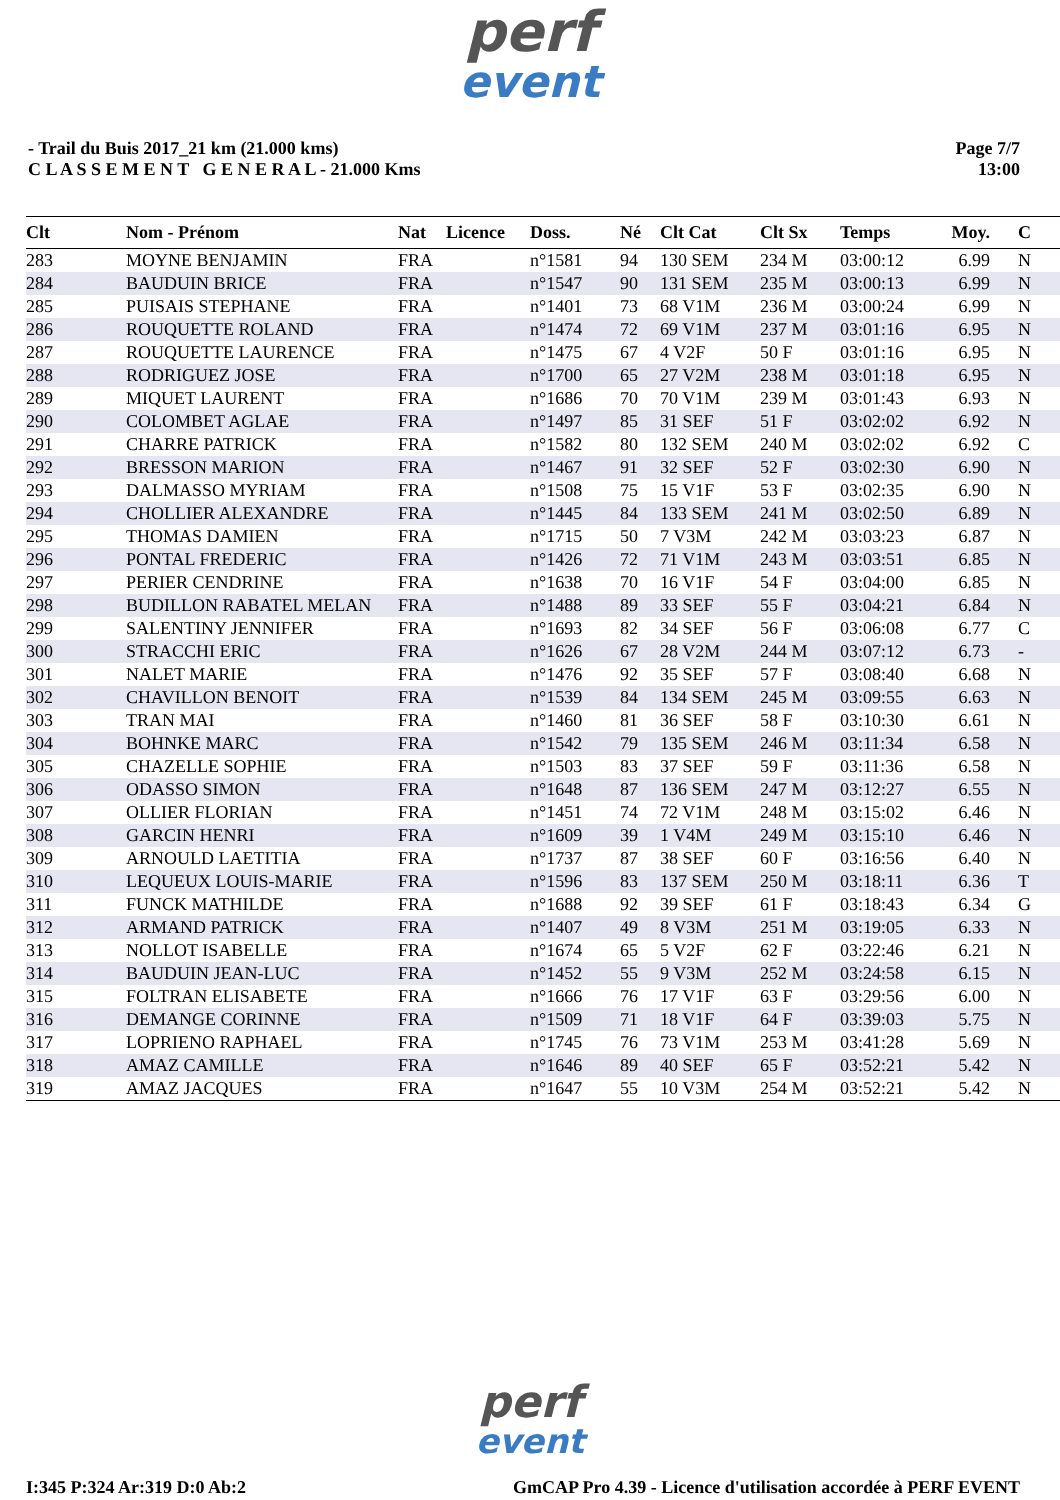perf
event
- Trail du Buis 2017_21 km (21.000 kms)
C L A S S E M E N T G E N E R A L - 21.000 Kms
Page 7/7
13:00
| Clt | Nom - Prénom | Nat | Licence | Doss. | Né | Clt Cat | Clt Sx | Temps | Moy. | C |
| --- | --- | --- | --- | --- | --- | --- | --- | --- | --- | --- |
| 283 | MOYNE BENJAMIN | FRA | | n°1581 | 94 | 130 SEM | 234 M | 03:00:12 | 6.99 | N |
| 284 | BAUDUIN BRICE | FRA | | n°1547 | 90 | 131 SEM | 235 M | 03:00:13 | 6.99 | N |
| 285 | PUISAIS STEPHANE | FRA | | n°1401 | 73 | 68 V1M | 236 M | 03:00:24 | 6.99 | N |
| 286 | ROUQUETTE ROLAND | FRA | | n°1474 | 72 | 69 V1M | 237 M | 03:01:16 | 6.95 | N |
| 287 | ROUQUETTE LAURENCE | FRA | | n°1475 | 67 | 4 V2F | 50 F | 03:01:16 | 6.95 | N |
| 288 | RODRIGUEZ JOSE | FRA | | n°1700 | 65 | 27 V2M | 238 M | 03:01:18 | 6.95 | N |
| 289 | MIQUET LAURENT | FRA | | n°1686 | 70 | 70 V1M | 239 M | 03:01:43 | 6.93 | N |
| 290 | COLOMBET AGLAE | FRA | | n°1497 | 85 | 31 SEF | 51 F | 03:02:02 | 6.92 | N |
| 291 | CHARRE PATRICK | FRA | | n°1582 | 80 | 132 SEM | 240 M | 03:02:02 | 6.92 | C |
| 292 | BRESSON MARION | FRA | | n°1467 | 91 | 32 SEF | 52 F | 03:02:30 | 6.90 | N |
| 293 | DALMASSO MYRIAM | FRA | | n°1508 | 75 | 15 V1F | 53 F | 03:02:35 | 6.90 | N |
| 294 | CHOLLIER ALEXANDRE | FRA | | n°1445 | 84 | 133 SEM | 241 M | 03:02:50 | 6.89 | N |
| 295 | THOMAS DAMIEN | FRA | | n°1715 | 50 | 7 V3M | 242 M | 03:03:23 | 6.87 | N |
| 296 | PONTAL FREDERIC | FRA | | n°1426 | 72 | 71 V1M | 243 M | 03:03:51 | 6.85 | N |
| 297 | PERIER CENDRINE | FRA | | n°1638 | 70 | 16 V1F | 54 F | 03:04:00 | 6.85 | N |
| 298 | BUDILLON RABATEL MELAN | FRA | | n°1488 | 89 | 33 SEF | 55 F | 03:04:21 | 6.84 | N |
| 299 | SALENTINY JENNIFER | FRA | | n°1693 | 82 | 34 SEF | 56 F | 03:06:08 | 6.77 | C |
| 300 | STRACCHI ERIC | FRA | | n°1626 | 67 | 28 V2M | 244 M | 03:07:12 | 6.73 | - |
| 301 | NALET MARIE | FRA | | n°1476 | 92 | 35 SEF | 57 F | 03:08:40 | 6.68 | N |
| 302 | CHAVILLON BENOIT | FRA | | n°1539 | 84 | 134 SEM | 245 M | 03:09:55 | 6.63 | N |
| 303 | TRAN MAI | FRA | | n°1460 | 81 | 36 SEF | 58 F | 03:10:30 | 6.61 | N |
| 304 | BOHNKE MARC | FRA | | n°1542 | 79 | 135 SEM | 246 M | 03:11:34 | 6.58 | N |
| 305 | CHAZELLE SOPHIE | FRA | | n°1503 | 83 | 37 SEF | 59 F | 03:11:36 | 6.58 | N |
| 306 | ODASSO SIMON | FRA | | n°1648 | 87 | 136 SEM | 247 M | 03:12:27 | 6.55 | N |
| 307 | OLLIER FLORIAN | FRA | | n°1451 | 74 | 72 V1M | 248 M | 03:15:02 | 6.46 | N |
| 308 | GARCIN HENRI | FRA | | n°1609 | 39 | 1 V4M | 249 M | 03:15:10 | 6.46 | N |
| 309 | ARNOULD LAETITIA | FRA | | n°1737 | 87 | 38 SEF | 60 F | 03:16:56 | 6.40 | N |
| 310 | LEQUEUX LOUIS-MARIE | FRA | | n°1596 | 83 | 137 SEM | 250 M | 03:18:11 | 6.36 | T |
| 311 | FUNCK MATHILDE | FRA | | n°1688 | 92 | 39 SEF | 61 F | 03:18:43 | 6.34 | G |
| 312 | ARMAND PATRICK | FRA | | n°1407 | 49 | 8 V3M | 251 M | 03:19:05 | 6.33 | N |
| 313 | NOLLOT ISABELLE | FRA | | n°1674 | 65 | 5 V2F | 62 F | 03:22:46 | 6.21 | N |
| 314 | BAUDUIN JEAN-LUC | FRA | | n°1452 | 55 | 9 V3M | 252 M | 03:24:58 | 6.15 | N |
| 315 | FOLTRAN ELISABETE | FRA | | n°1666 | 76 | 17 V1F | 63 F | 03:29:56 | 6.00 | N |
| 316 | DEMANGE CORINNE | FRA | | n°1509 | 71 | 18 V1F | 64 F | 03:39:03 | 5.75 | N |
| 317 | LOPRIENO RAPHAEL | FRA | | n°1745 | 76 | 73 V1M | 253 M | 03:41:28 | 5.69 | N |
| 318 | AMAZ CAMILLE | FRA | | n°1646 | 89 | 40 SEF | 65 F | 03:52:21 | 5.42 | N |
| 319 | AMAZ JACQUES | FRA | | n°1647 | 55 | 10 V3M | 254 M | 03:52:21 | 5.42 | N |
perf
event
I:345 P:324 Ar:319 D:0 Ab:2 GmCAP Pro 4.39 - Licence d'utilisation accordée à PERF EVENT